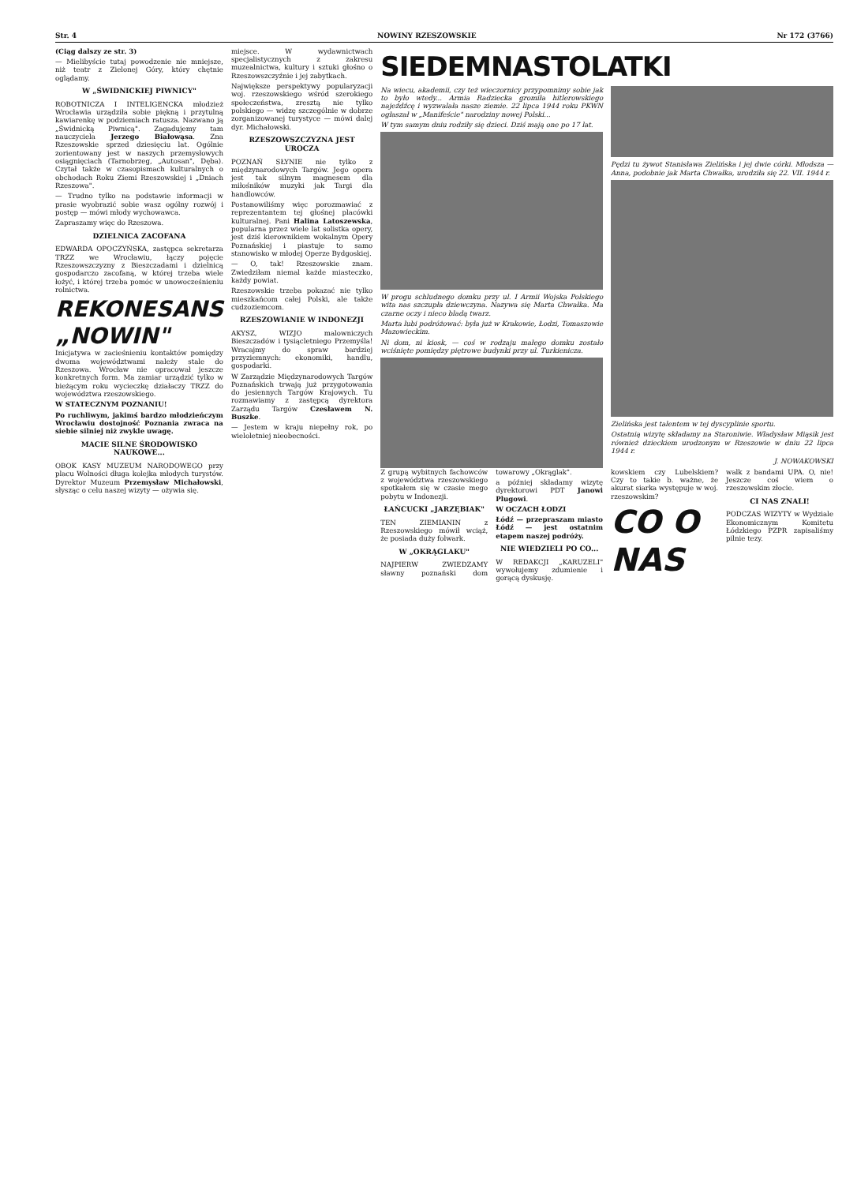Str. 4 NOWINY RZESZOWSKIE Nr 172 (3766)
(Ciąg dalszy ze str. 3)
— Mielibyście tutaj powodzenie nie mniejsze, niż teatr z Zielonej Góry, który chętnie oglądamy.
W „ŚWIDNICKIEJ PIWNICY"
ROBOTNICZA I INTELIGENCKA młodzież Wrocławia urządziła sobie piękną i przytulną kawiarenkę w podziemiach ratusza. Nazwano ją „Świdnicką Piwnicą". Zagadujemy tam nauczyciela Jerzego Białowąsa. Zna Rzeszowskie sprzed dziesięciu lat. Ogólnie zorientowany jest w naszych przemysłowych osiągnięciach (Tarnobrzeg, „Autosan", Dęba). Czytał także w czasopismach kulturalnych o obchodach Roku Ziemi Rzeszowskiej i „Dniach Rzeszowa".
— Trudno tylko na podstawie informacji w prasie wyobrazić sobie wasz ogólny rozwój i postęp — mówi młody wychowawca.
Zapraszamy więc do Rzeszowa.
DZIELNICA ZACOFANA
EDWARDA OPOCZYŃSKA, zastępca sekretarza TRZZ we Wrocławiu, łączy pojęcie Rzeszowszczyzny z Bieszczadami i dzielnicą gospodarczo zacofaną, w której trzeba wiele łożyć, i której trzeba pomóc w unowocześnieniu rolnictwa.
REKONESANS „NOWIN"
Inicjatywa w zacieśnieniu kontaktów pomiędzy dwoma województwami należy stale do Rzeszowa. Wrocław nie opracował jeszcze konkretnych form. Ma zamiar urządzić tylko w bieżącym roku wycieczkę działaczy TRZZ do województwa rzeszowskiego.
W STATECZNYM POZNANIU!
Po ruchliwym, jakimś bardzo młodzieńczym Wrocławiu dostojność Poznania zwraca na siebie silniej niż zwykle uwagę.
MACIE SILNE ŚRODOWISKO NAUKOWE...
OBOK KASY MUZEUM NARODOWEGO przy placu Wolności długa kolejka młodych turystów. Dyrektor Muzeum Przemysław Michałowski, słysząc o celu naszej wizyty — ożywia się.
miejsce. W wydawnictwach specjalistycznych z zakresu muzealnictwa, kultury i sztuki głośno o Rzeszowszczyźnie i jej zabytkach.
Największe perspektywy popularyzacji woj. rzeszowskiego wśród szerokiego społeczeństwa, zresztą nie tylko polskiego — widzę szczególnie w dobrze zorganizowanej turystyce — mówi dalej dyr. Michałowski.
RZESZOWSZCZYZNA JEST UROCZA
POZNAŃ SŁYNIE nie tylko z międzynarodowych Targów. Jego opera jest tak silnym magnesem dla miłośników muzyki jak Targi dla handlowców.
Postanowiliśmy więc porozmawiać z reprezentantem tej głośnej placówki kulturalnej. Pani Halina Latoszewska, popularna przez wiele lat solistka opery, jest dziś kierownikiem wokalnym Opery Poznańskiej i piastuje to samo stanowisko w młodej Operze Bydgoskiej.
— O, tak! Rzeszowskie znam. Zwiedziłam niemal każde miasteczko, każdy powiat.
Rzeszowskie trzeba pokazać nie tylko mieszkańcom całej Polski, ale także cudzoziemcom.
RZESZOWIANIE W INDONEZJI
AKYSZ, WIZJO malowniczych Bieszczadów i tysiącletniego Przemyśla! Wracajmy do spraw bardziej przyziemnych: ekonomiki, handlu, gospodarki.
W Zarządzie Międzynarodowych Targów Poznańskich trwają już przygotowania do jesiennych Targów Krajowych. Tu rozmawiamy z zastępcą dyrektora Zarządu Targów Czesławem N. Buszke.
— Jestem w kraju niepełny rok, po wieloletniej nieobecności.
SIEDEMNASTOLATKI
Na wiecu, akademii, czy też wieczornicy przypomnimy sobie jak to było wtedy... Armia Radziecka gromiła hitlerowskiego najeźdźcę i wyzwalała nasze ziemie. 22 lipca 1944 roku PKWN ogłaszał w „Manifeście" narodziny nowej Polski...
W tym samym dniu rodziły się dzieci. Dziś mają one po 17 lat.
W progu schludnego domku przy ul. I Armii Wojska Polskiego wita nas szczupła dziewczyna. Nazywa się Marta Chwałka. Ma czarne oczy i nieco bladą twarz.
Marta lubi podróżować: była już w Krakowie, Łodzi, Tomaszowie Mazowieckim.
Ni dom, ni kiosk, — coś w rodzaju małego domku zostało wciśnięte pomiędzy piętrowe budynki przy ul. Turkienicza.
Pędzi tu żywot Stanisława Zielińska i jej dwie córki. Młodsza — Anna, podobnie jak Marta Chwałka, urodziła się 22. VII. 1944 r.
Zielińska jest talentem w tej dyscyplinie sportu.
Ostatnią wizytę składamy na Staroniwie. Władysław Miąsik jest również dzieckiem urodzonym w Rzeszowie w dniu 22 lipca 1944 r.
J. NOWAKOWSKI
Z grupą wybitnych fachowców z województwa rzeszowskiego spotkałem się w czasie mego pobytu w Indonezji.
ŁAŃCUCKI „JARZĘBIAK"
TEN ZIEMIANIN z Rzeszowskiego mówił wciąż, że posiada duży folwark.
W „OKRĄGLAKU"
NAJPIERW ZWIEDZAMY sławny poznański dom towarowy „Okrąglak".
a później składamy wizytę dyrektorowi PDT Janowi Plugowi.
W OCZACH ŁODZI
Łódź — przepraszam miasto Łódź — jest ostatnim etapem naszej podróży.
NIE WIEDZIELI PO CO...
W REDAKCJI „KARUZELI" wywołujemy zdumienie i gorącą dyskusję.
kowskiem czy Lubelskiem? Czy to takie b. ważne, że akurat siarka występuje w woj. rzeszowskim?
CO O NAS
walk z bandami UPA. O, nie! Jeszcze coś wiem o rzeszowskim złocie.
CI NAS ZNALI!
PODCZAS WIZYTY w Wydziale Ekonomicznym Komitetu Łódzkiego PZPR zapisaliśmy pilnie tezy.